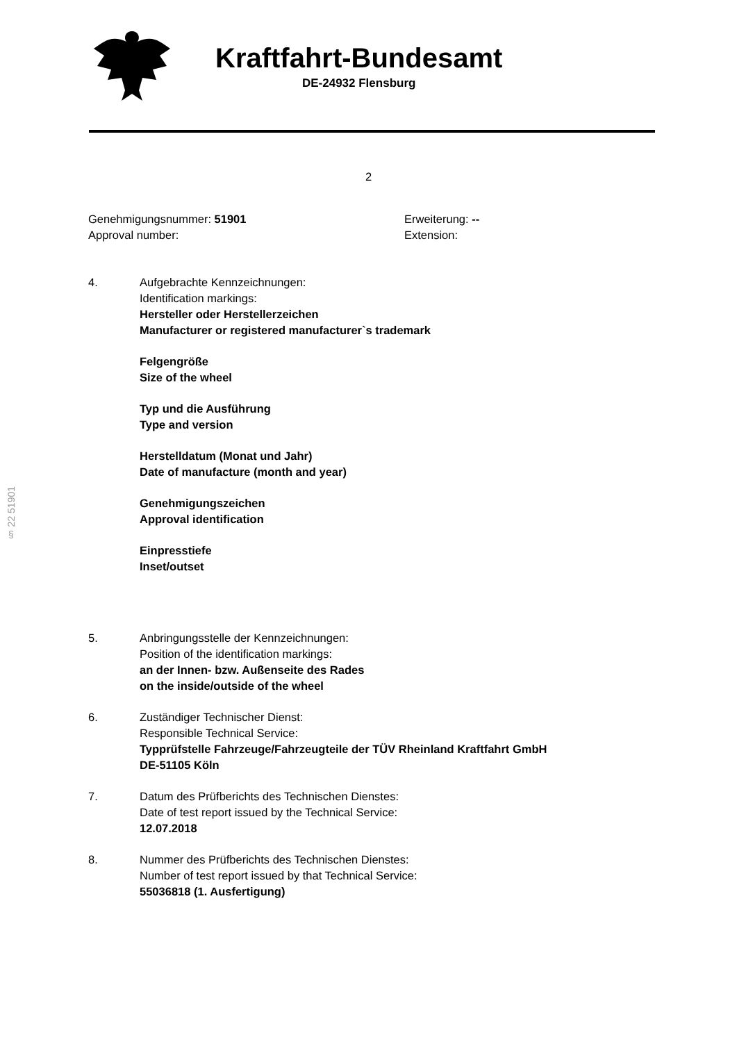Kraftfahrt-Bundesamt
DE-24932 Flensburg
2
Genehmigungsnummer: 51901
Approval number:
Erweiterung: --
Extension:
4. Aufgebrachte Kennzeichnungen:
Identification markings:
Hersteller oder Herstellerzeichen
Manufacturer or registered manufacturer`s trademark
Felgengröße
Size of the wheel
Typ und die Ausführung
Type and version
Herstelldatum (Monat und Jahr)
Date of manufacture (month and year)
Genehmigungszeichen
Approval identification
Einpresstiefe
Inset/outset
5. Anbringungsstelle der Kennzeichnungen:
Position of the identification markings:
an der Innen- bzw. Außenseite des Rades
on the inside/outside of the wheel
6. Zuständiger Technischer Dienst:
Responsible Technical Service:
Typprüfstelle Fahrzeuge/Fahrzeugteile der TÜV Rheinland Kraftfahrt GmbH
DE-51105 Köln
7. Datum des Prüfberichts des Technischen Dienstes:
Date of test report issued by the Technical Service:
12.07.2018
8. Nummer des Prüfberichts des Technischen Dienstes:
Number of test report issued by that Technical Service:
55036818 (1. Ausfertigung)
§ 22 51901